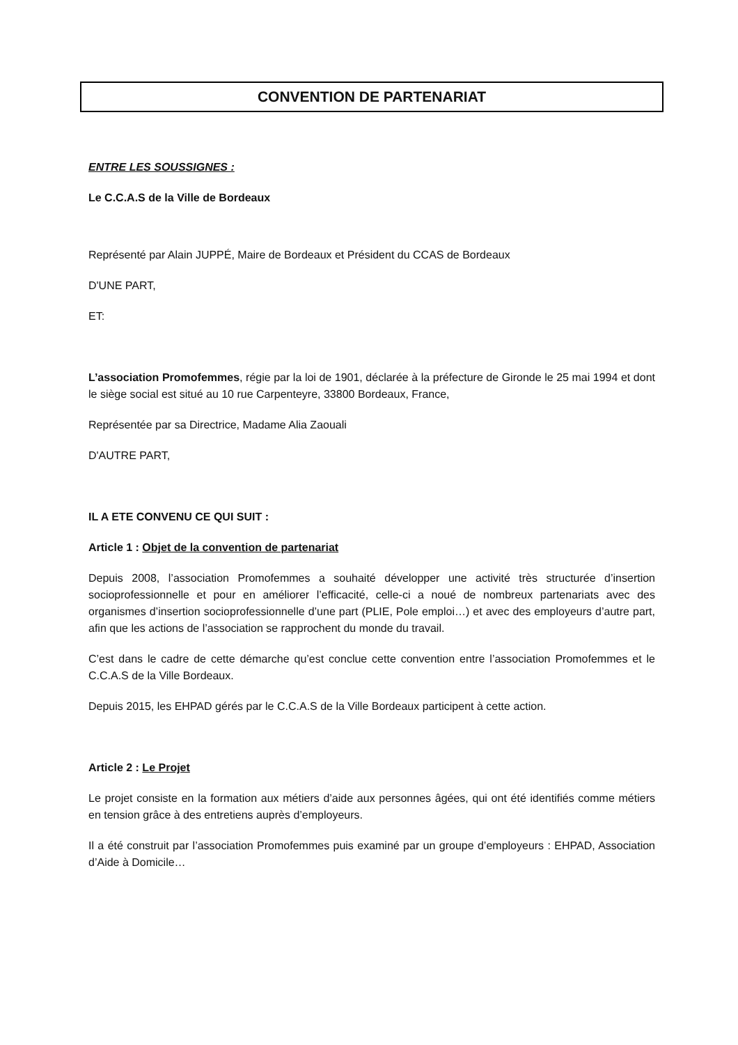CONVENTION DE PARTENARIAT
ENTRE LES SOUSSIGNES :
Le C.C.A.S de la Ville de Bordeaux
Représenté par Alain JUPPÉ, Maire de Bordeaux et Président du CCAS de Bordeaux
D'UNE PART,
ET:
L’association Promofemmes, régie par la loi de 1901, déclarée à la préfecture de Gironde le 25 mai 1994 et dont le siège social est situé au 10 rue Carpenteyre, 33800 Bordeaux, France,
Représentée par sa Directrice, Madame Alia Zaouali
D'AUTRE PART,
IL A ETE CONVENU CE QUI SUIT :
Article 1 : Objet de la convention de partenariat
Depuis 2008, l’association Promofemmes a souhaité développer une activité très structurée d’insertion socioprofessionnelle et pour en améliorer l’efficacité, celle-ci a noué de nombreux partenariats avec des organismes d’insertion socioprofessionnelle d’une part (PLIE, Pole emploi…) et avec des employeurs d’autre part, afin que les actions de l’association se rapprochent du monde du travail.
C’est dans le cadre de cette démarche qu’est conclue cette convention entre l’association Promofemmes et le C.C.A.S de la Ville Bordeaux.
Depuis 2015, les EHPAD gérés par le C.C.A.S de la Ville Bordeaux participent à cette action.
Article 2 : Le Projet
Le projet consiste en la formation aux métiers d’aide aux personnes âgées, qui ont été identifiés comme métiers en tension grâce à des entretiens auprès d’employeurs.
Il a été construit par l’association Promofemmes puis examiné par un groupe d’employeurs : EHPAD, Association d’Aide à Domicile…